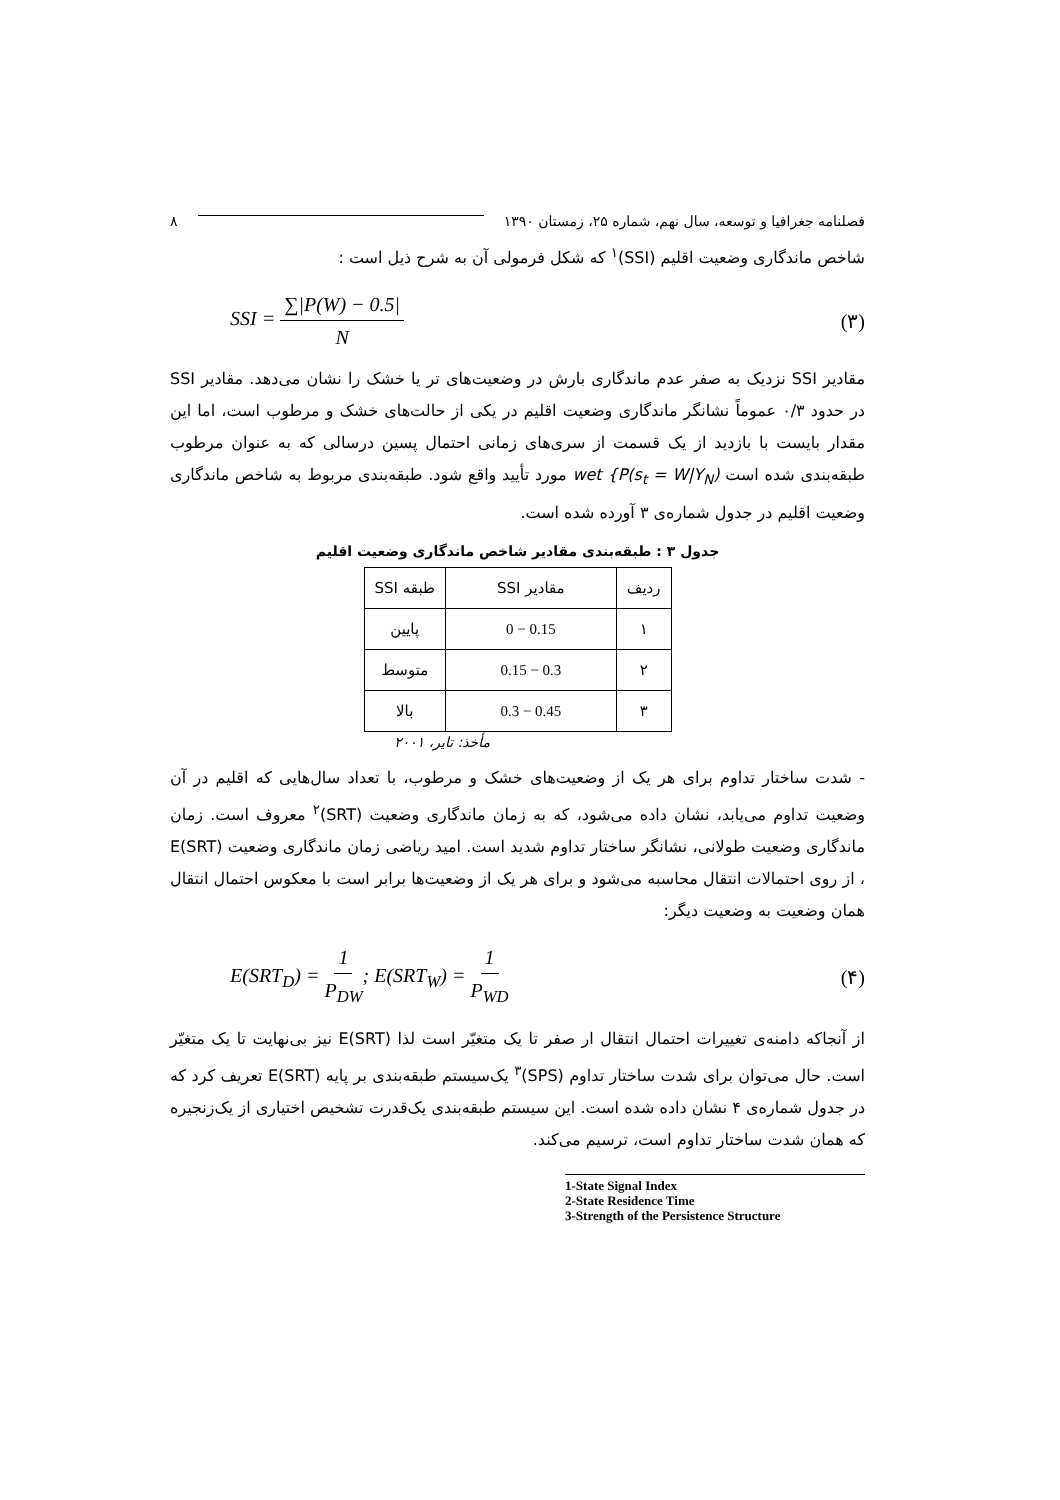فصلنامه جغرافیا و توسعه، سال نهم، شماره ۲۵، زمستان ۱۳۹۰ ۸
شاخص ماندگاری وضعیت اقلیم (SSI)<sup>۱</sup> که شکل فرمولی آن به شرح ذیل است :
SSI = ∑|P(W) − 0.5| N (۳)
مقادیر SSI نزدیک به صفر عدم ماندگاری بارش در وضعیت‌های تر یا خشک را نشان می‌دهد. مقادیر SSI در حدود ۰/۳ عموماً نشانگر ماندگاری وضعیت اقلیم در یکی از حالت‌های خشک و مرطوب است، اما این مقدار بایست با بازدید از یک قسمت از سری‌های زمانی احتمال پسین درسالی که به عنوان مرطوب طبقه‌بندی شده است wet {P(s<sub>t</sub> = W|Y<sub>N</sub>) مورد تأیید واقع شود. طبقه‌بندی مربوط به شاخص ماندگاری وضعیت اقلیم در جدول شماره‌ی ۳ آورده شده است.
جدول ۳ : طبقه‌بندی مقادیر شاخص ماندگاری وضعیت اقلیم
| ردیف | مقادیر SSI | طبقه SSI |
| --- | --- | --- |
| ۱ | 0 − 0.15 | پایین |
| ۲ | 0.15 − 0.3 | متوسط |
| ۳ | 0.3 − 0.45 | بالا |
مأخذ: تایر، ۲۰۰۱
- شدت ساختار تداوم برای هر یک از وضعیت‌های خشک و مرطوب، با تعداد سال‌هایی که اقلیم در آن وضعیت تداوم می‌یابد، نشان داده می‌شود، که به زمان ماندگاری وضعیت (SRT)<sup>۲</sup> معروف است. زمان ماندگاری وضعیت طولانی، نشانگر ساختار تداوم شدید است. امید ریاضی زمان ماندگاری وضعیت E(SRT) ، از روی احتمالات انتقال محاسبه می‌شود و برای هر یک از وضعیت‌ها برابر است با معکوس احتمال انتقال همان وضعیت به وضعیت دیگر:
E(SRT<sub>D</sub>) = 1 P<sub>DW</sub>; E(SRT<sub>W</sub>) = 1 P<sub>WD</sub> (۴)
از آنجاکه دامنه‌ی تغییرات احتمال انتقال ار صفر تا یک متغیّر است لذا E(SRT) نیز بی‌نهایت تا یک متغیّر است. حال می‌توان برای شدت ساختار تداوم (SPS)<sup>۳</sup> یک‌سیستم طبقه‌بندی بر پایه E(SRT) تعریف کرد که در جدول شماره‌ی ۴ نشان داده شده است. این سیستم طبقه‌بندی یک‌قدرت تشخیص اختیاری از یک‌زنجیره که همان شدت ساختار تداوم است، ترسیم می‌کند.
1-State Signal Index
2-State Residence Time
3-Strength of the Persistence Structure